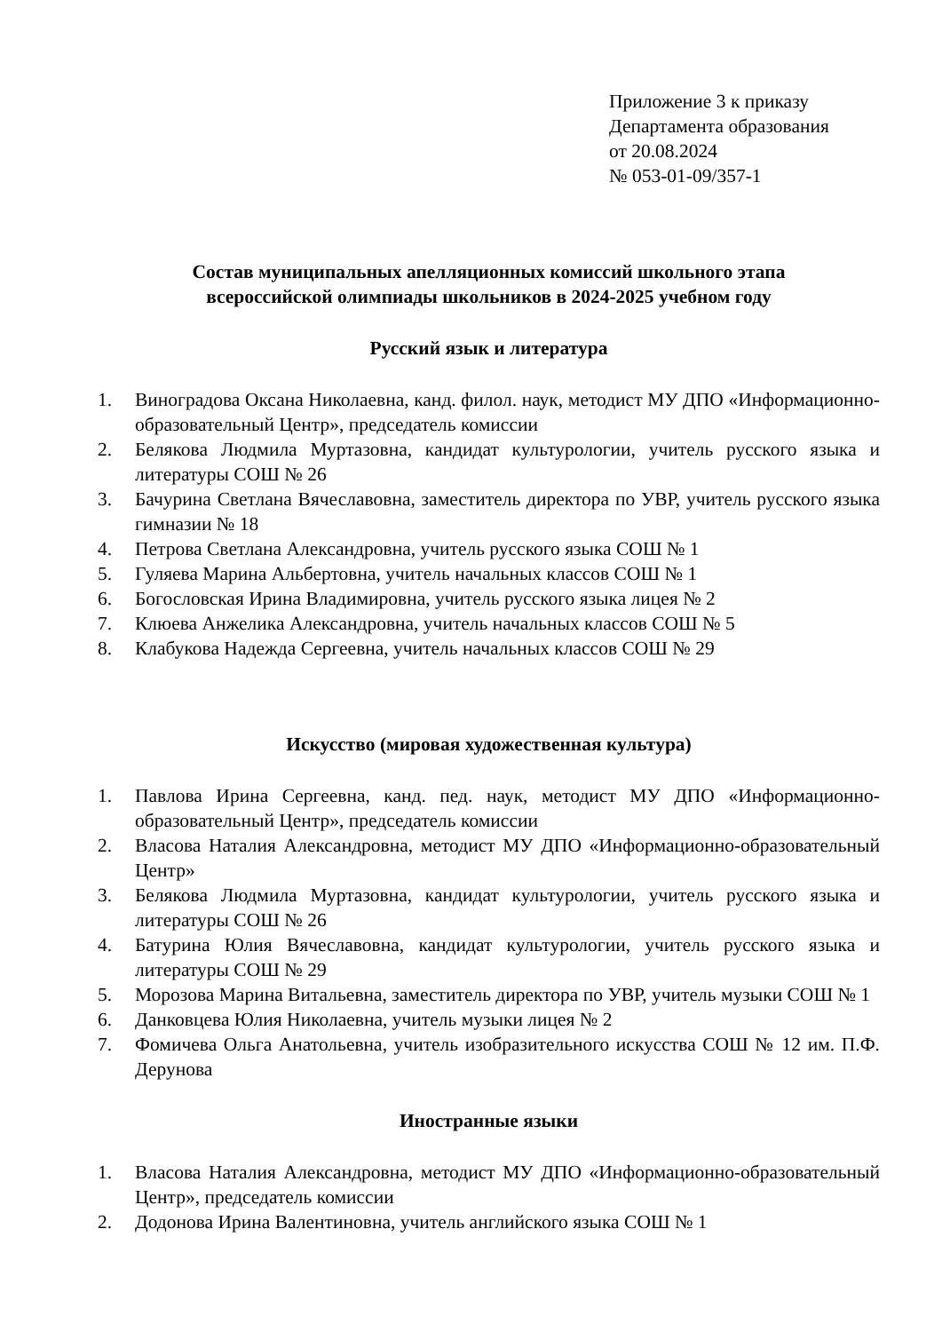Приложение 3 к приказу
Департамента образования
от 20.08.2024
№ 053-01-09/357-1
Состав муниципальных апелляционных комиссий школьного этапа
всероссийской олимпиады школьников в 2024-2025 учебном году
Русский язык и литература
1. Виноградова Оксана Николаевна, канд. филол. наук, методист МУ ДПО «Информационно- образовательный Центр», председатель комиссии
2. Белякова Людмила Муртазовна, кандидат культурологии, учитель русского языка и литературы СОШ № 26
3. Бачурина Светлана Вячеславовна, заместитель директора по УВР, учитель русского языка гимназии № 18
4. Петрова Светлана Александровна, учитель русского языка СОШ № 1
5. Гуляева Марина Альбертовна, учитель начальных классов СОШ № 1
6. Богословская Ирина Владимировна, учитель русского языка лицея № 2
7. Клюева Анжелика Александровна, учитель начальных классов СОШ № 5
8. Клабукова Надежда Сергеевна, учитель начальных классов СОШ № 29
Искусство (мировая художественная культура)
1. Павлова Ирина Сергеевна, канд. пед. наук, методист МУ ДПО «Информационно-образовательный Центр», председатель комиссии
2. Власова Наталия Александровна, методист МУ ДПО «Информационно-образовательный Центр»
3. Белякова Людмила Муртазовна, кандидат культурологии, учитель русского языка и литературы СОШ № 26
4. Батурина Юлия Вячеславовна, кандидат культурологии, учитель русского языка и литературы СОШ № 29
5. Морозова Марина Витальевна, заместитель директора по УВР, учитель музыки СОШ № 1
6. Данковцева Юлия Николаевна, учитель музыки лицея № 2
7. Фомичева Ольга Анатольевна, учитель изобразительного искусства СОШ № 12 им. П.Ф. Дерунова
Иностранные языки
1. Власова Наталия Александровна, методист МУ ДПО «Информационно-образовательный Центр», председатель комиссии
2. Додонова Ирина Валентиновна, учитель английского языка СОШ № 1